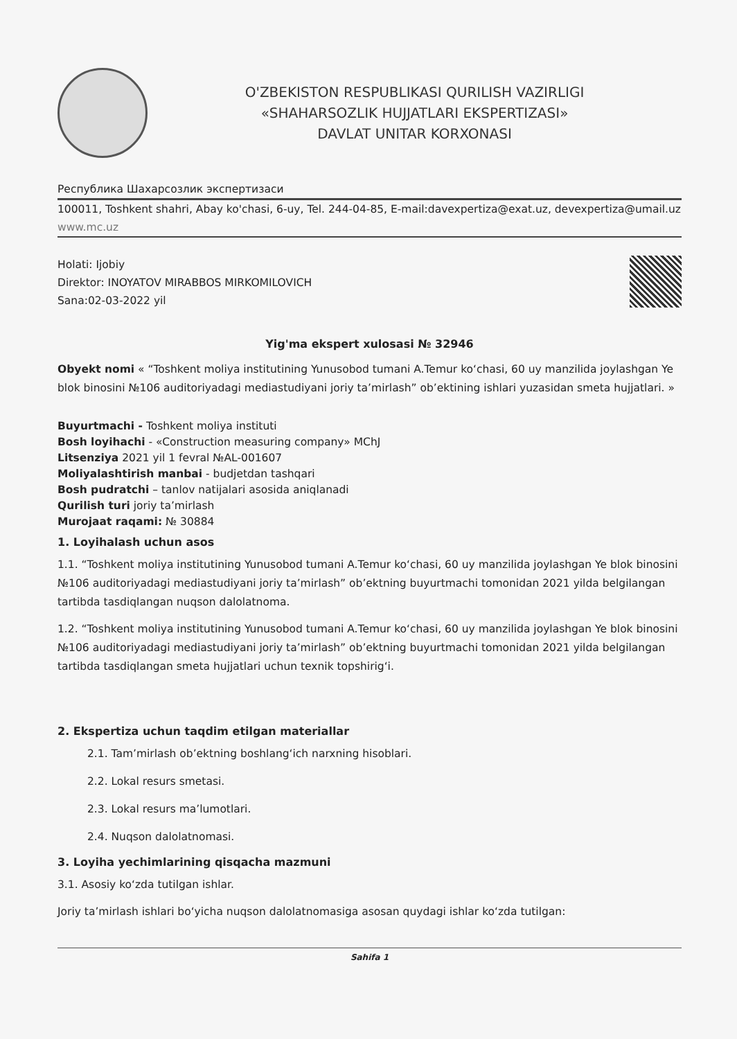O'ZBEKISTON RESPUBLIKASI QURILISH VAZIRLIGI
«SHAHARSOZLIK HUJJATLARI EKSPERTIZASI»
DAVLAT UNITAR KORXONASI
Республика Шахарсозлик экспертизаси
100011, Toshkent shahri, Abay ko'chasi, 6-uy, Tel. 244-04-85, E-mail:davexpertiza@exat.uz, devexpertiza@umail.uz www.mc.uz
Holati: Ijobiy
Direktor: INOYATOV MIRABBOS MIRKOMILOVICH
Sana:02-03-2022 yil
Yig'ma ekspert xulosasi № 32946
Obyekt nomi « “Toshkent moliya institutining Yunusobod tumani A.Temur ko‘chasi, 60 uy manzilida joylashgan Ye blok binosini №106 auditoriyadagi mediastudiyani joriy ta’mirlash” ob’ektining ishlari yuzasidan smeta hujjatlari. »
Buyurtmachi - Toshkent moliya instituti
Bosh loyihachi - «Construction measuring company» MChJ
Litsenziya 2021 yil 1 fevral №AL-001607
Moliyalashtirish manbai - budjetdan tashqari
Bosh pudratchi – tanlov natijalari asosida aniqlanadi
Qurilish turi joriy ta’mirlash
Murojaat raqami: № 30884
1. Loyihalash uchun asos
1.1. “Toshkent moliya institutining Yunusobod tumani A.Temur ko‘chasi, 60 uy manzilida joylashgan Ye blok binosini №106 auditoriyadagi mediastudiyani joriy ta’mirlash” ob’ektning buyurtmachi tomonidan 2021 yilda belgilangan tartibda tasdiqlangan nuqson dalolatnoma.
1.2. “Toshkent moliya institutining Yunusobod tumani A.Temur ko‘chasi, 60 uy manzilida joylashgan Ye blok binosini №106 auditoriyadagi mediastudiyani joriy ta’mirlash” ob’ektning buyurtmachi tomonidan 2021 yilda belgilangan tartibda tasdiqlangan smeta hujjatlari uchun texnik topshirig‘i.
2. Ekspertiza uchun taqdim etilgan materiallar
2.1. Tam’mirlash ob’ektning boshlang‘ich narxning hisoblari.
2.2. Lokal resurs smetasi.
2.3. Lokal resurs ma’lumotlari.
2.4. Nuqson dalolatnomasi.
3. Loyiha yechimlarining qisqacha mazmuni
3.1. Asosiy ko‘zda tutilgan ishlar.
Joriy ta’mirlash ishlari bo‘yicha nuqson dalolatnomasiga asosan quydagi ishlar ko‘zda tutilgan:
Sahifa 1